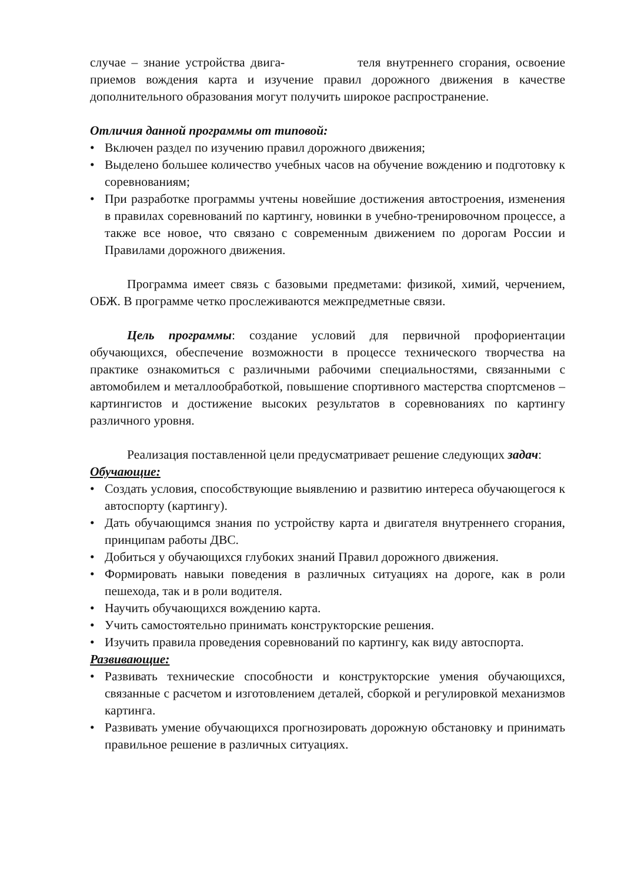случае – знание устройства двига- теля внутреннего сгорания, освоение приемов вождения карта и изучение правил дорожного движения в качестве дополнительного образования могут получить широкое распространение.
Отличия данной программы от типовой:
• Включен раздел по изучению правил дорожного движения;
• Выделено большее количество учебных часов на обучение вождению и подготовку к соревнованиям;
• При разработке программы учтены новейшие достижения автостроения, изменения в правилах соревнований по картингу, новинки в учебно-тренировочном процессе, а также все новое, что связано с современным движением по дорогам России и Правилами дорожного движения.
Программа имеет связь с базовыми предметами: физикой, химий, черчением, ОБЖ. В программе четко прослеживаются межпредметные связи.
Цель программы: создание условий для первичной профориентации обучающихся, обеспечение возможности в процессе технического творчества на практике ознакомиться с различными рабочими специальностями, связанными с автомобилем и металлообработкой, повышение спортивного мастерства спортсменов – картингистов и достижение высоких результатов в соревнованиях по картингу различного уровня.
Реализация поставленной цели предусматривает решение следующих задач:
Обучающие:
• Создать условия, способствующие выявлению и развитию интереса обучающегося к автоспорту (картингу).
• Дать обучающимся знания по устройству карта и двигателя внутреннего сгорания, принципам работы ДВС.
• Добиться у обучающихся глубоких знаний Правил дорожного движения.
• Формировать навыки поведения в различных ситуациях на дороге, как в роли пешехода, так и в роли водителя.
• Научить обучающихся вождению карта.
• Учить самостоятельно принимать конструкторские решения.
• Изучить правила проведения соревнований по картингу, как виду автоспорта.
Развивающие:
• Развивать технические способности и конструкторские умения обучающихся, связанные с расчетом и изготовлением деталей, сборкой и регулировкой механизмов картинга.
• Развивать умение обучающихся прогнозировать дорожную обстановку и принимать правильное решение в различных ситуациях.